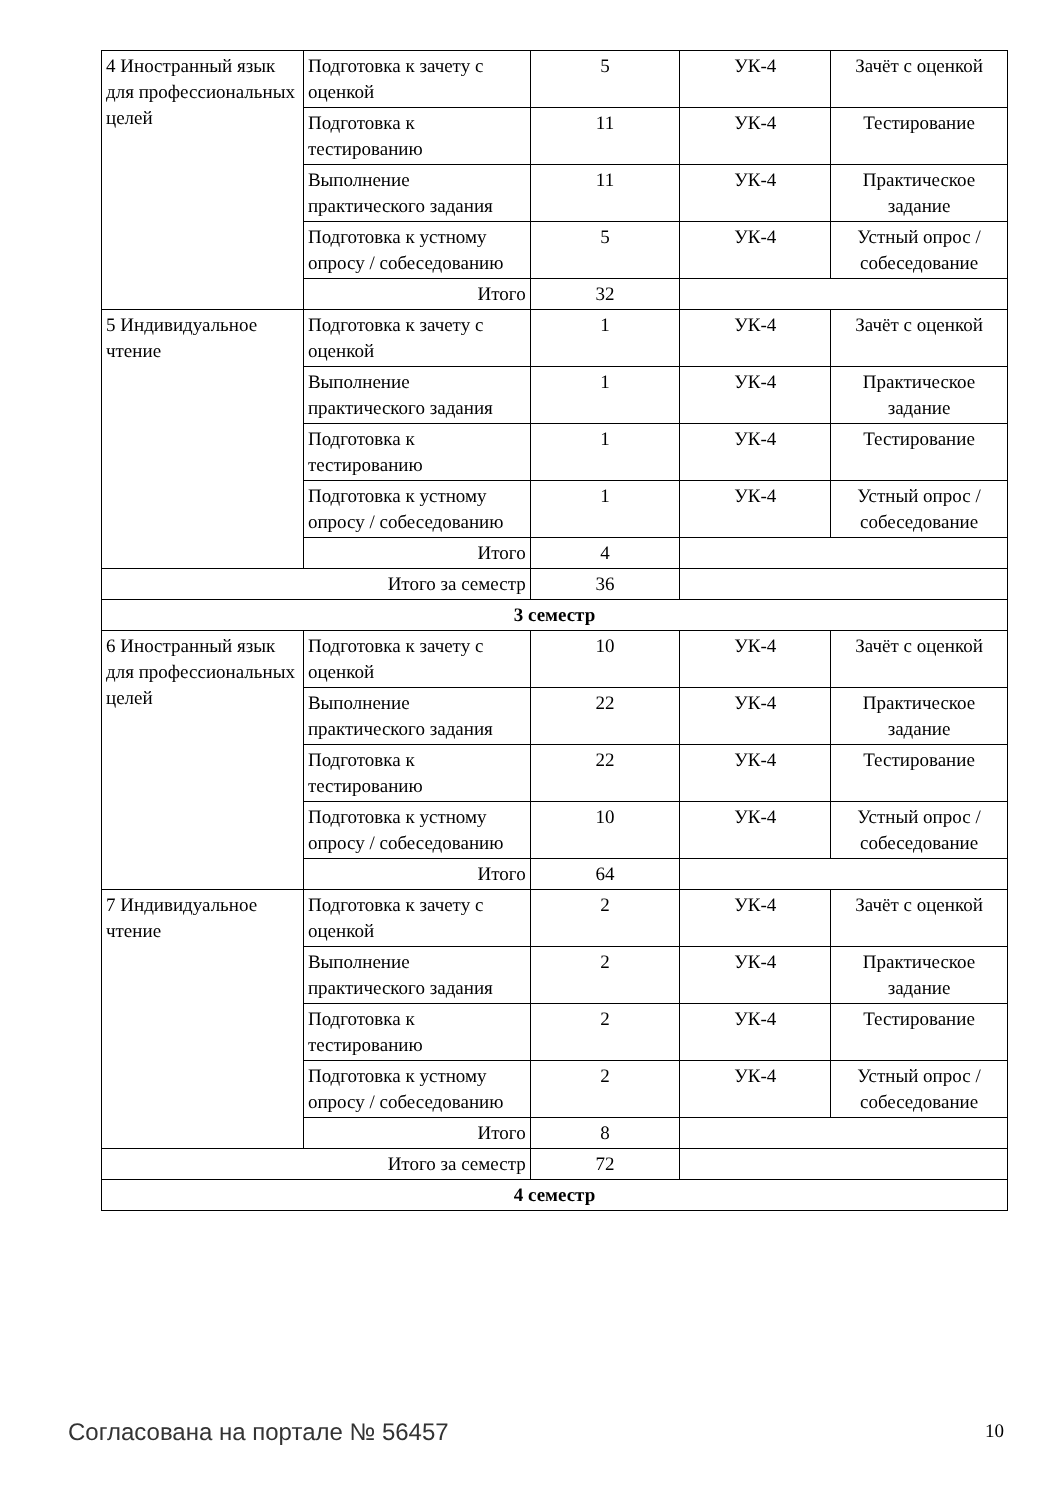| 4 Иностранный язык для профессиональных целей | Подготовка к зачету с оценкой | 5 | УК-4 | Зачёт с оценкой |
| | Подготовка к тестированию | 11 | УК-4 | Тестирование |
| | Выполнение практического задания | 11 | УК-4 | Практическое задание |
| | Подготовка к устному опросу / собеседованию | 5 | УК-4 | Устный опрос / собеседование |
| | Итого | 32 | | |
| 5 Индивидуальное чтение | Подготовка к зачету с оценкой | 1 | УК-4 | Зачёт с оценкой |
| | Выполнение практического задания | 1 | УК-4 | Практическое задание |
| | Подготовка к тестированию | 1 | УК-4 | Тестирование |
| | Подготовка к устному опросу / собеседованию | 1 | УК-4 | Устный опрос / собеседование |
| | Итого | 4 | | |
| Итого за семестр | | 36 | | |
| 3 семестр | | | | |
| 6 Иностранный язык для профессиональных целей | Подготовка к зачету с оценкой | 10 | УК-4 | Зачёт с оценкой |
| | Выполнение практического задания | 22 | УК-4 | Практическое задание |
| | Подготовка к тестированию | 22 | УК-4 | Тестирование |
| | Подготовка к устному опросу / собеседованию | 10 | УК-4 | Устный опрос / собеседование |
| | Итого | 64 | | |
| 7 Индивидуальное чтение | Подготовка к зачету с оценкой | 2 | УК-4 | Зачёт с оценкой |
| | Выполнение практического задания | 2 | УК-4 | Практическое задание |
| | Подготовка к тестированию | 2 | УК-4 | Тестирование |
| | Подготовка к устному опросу / собеседованию | 2 | УК-4 | Устный опрос / собеседование |
| | Итого | 8 | | |
| Итого за семестр | | 72 | | |
| 4 семестр | | | | |
Согласована на портале № 56457 10